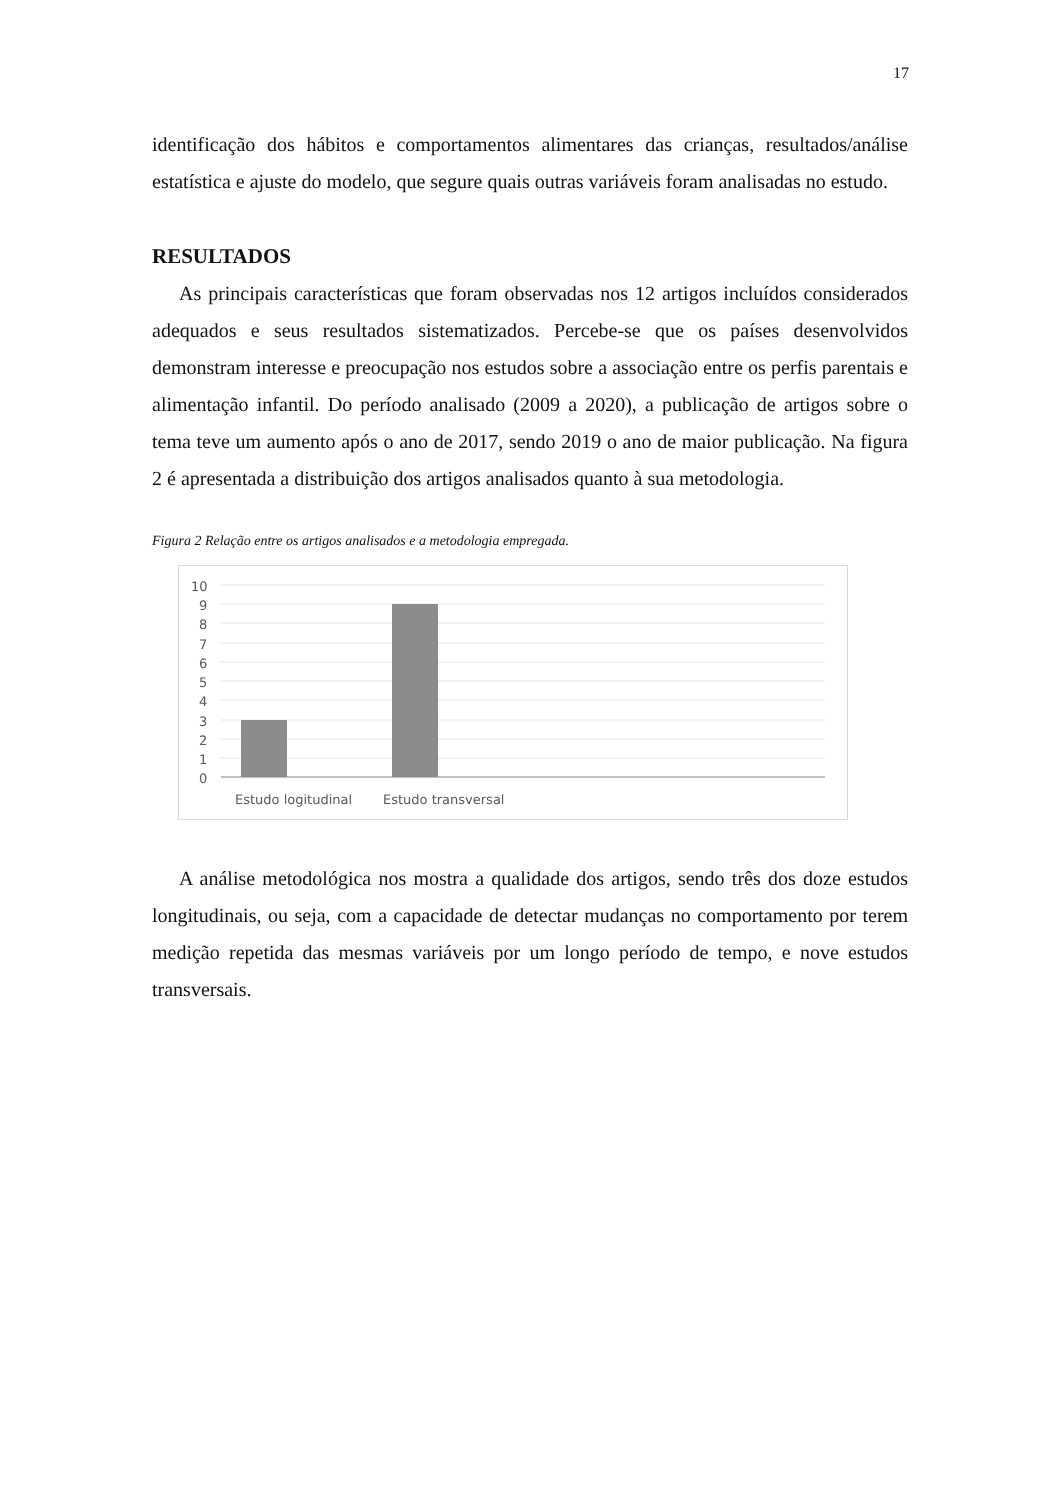17
identificação dos hábitos e comportamentos alimentares das crianças, resultados/análise estatística e ajuste do modelo, que segure quais outras variáveis foram analisadas no estudo.
RESULTADOS
As principais características que foram observadas nos 12 artigos incluídos considerados adequados e seus resultados sistematizados. Percebe-se que os países desenvolvidos demonstram interesse e preocupação nos estudos sobre a associação entre os perfis parentais e alimentação infantil. Do período analisado (2009 a 2020), a publicação de artigos sobre o tema teve um aumento após o ano de 2017, sendo 2019 o ano de maior publicação. Na figura 2 é apresentada a distribuição dos artigos analisados quanto à sua metodologia.
Figura 2 Relação entre os artigos analisados e a metodologia empregada.
10
9
8
7
6
5
4
3
2
1
0
Estudo logitudinal
Estudo transversal
A análise metodológica nos mostra a qualidade dos artigos, sendo três dos doze estudos longitudinais, ou seja, com a capacidade de detectar mudanças no comportamento por terem medição repetida das mesmas variáveis por um longo período de tempo, e nove estudos transversais.